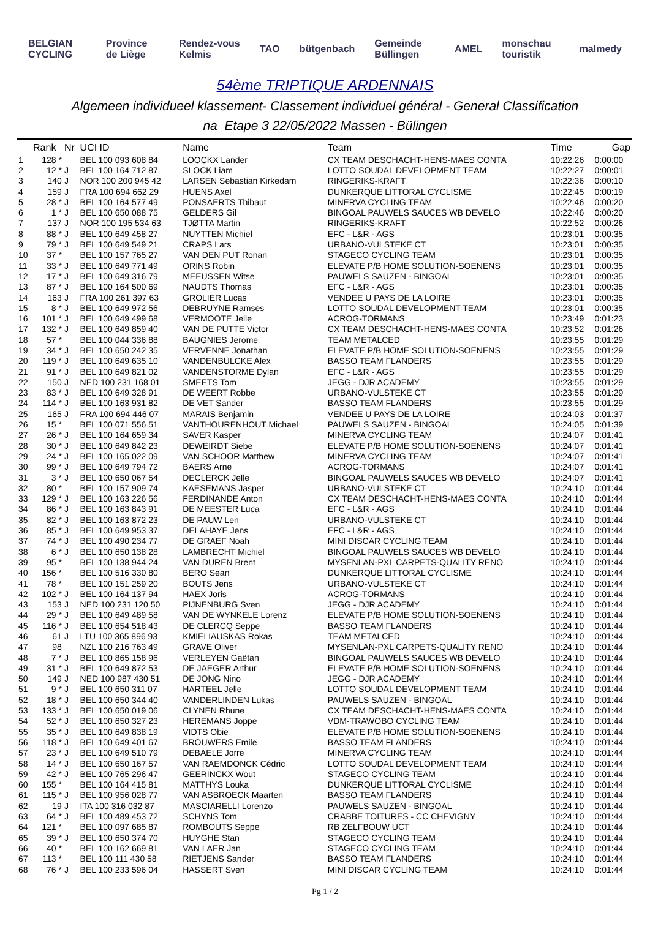BELGIAN CYCLING Province de Liège Rendez-vous Kelmis TAO bütgenbach Gemeinde Büllingen AMEL monschau touristik malmedy
54ème TRIPTIQUE ARDENNAIS
Algemeen individueel klassement- Classement individuel général - General Classification
na Etape 3 22/05/2022 Massen - Bülingen
| | Rank | Nr | UCI ID | Name | Team | Time | Gap |
| --- | --- | --- | --- | --- | --- | --- | --- |
| 1 | 128 * | | BEL 100 093 608 84 | LOOCKX Lander | CX TEAM DESCHACHT-HENS-MAES CONTA | 10:22:26 | 0:00:00 |
| 2 | 12 * | J | BEL 100 164 712 87 | SLOCK Liam | LOTTO SOUDAL DEVELOPMENT TEAM | 10:22:27 | 0:00:01 |
| 3 | 140 | J | NOR 100 200 945 42 | LARSEN Sebastian Kirkedam | RINGERIKS-KRAFT | 10:22:36 | 0:00:10 |
| 4 | 159 | J | FRA 100 694 662 29 | HUENS Axel | DUNKERQUE LITTORAL CYCLISME | 10:22:45 | 0:00:19 |
| 5 | 28 * | J | BEL 100 164 577 49 | PONSAERTS Thibaut | MINERVA CYCLING TEAM | 10:22:46 | 0:00:20 |
| 6 | 1 * | J | BEL 100 650 088 75 | GELDERS Gil | BINGOAL PAUWELS SAUCES WB DEVELO | 10:22:46 | 0:00:20 |
| 7 | 137 | J | NOR 100 195 534 63 | TJØTTA Martin | RINGERIKS-KRAFT | 10:22:52 | 0:00:26 |
| 8 | 88 * | J | BEL 100 649 458 27 | NUYTTEN Michiel | EFC - L&R - AGS | 10:23:01 | 0:00:35 |
| 9 | 79 * | J | BEL 100 649 549 21 | CRAPS Lars | URBANO-VULSTEKE CT | 10:23:01 | 0:00:35 |
| 10 | 37 * | | BEL 100 157 765 27 | VAN DEN PUT Ronan | STAGECO CYCLING TEAM | 10:23:01 | 0:00:35 |
| 11 | 33 * | J | BEL 100 649 771 49 | ORINS Robin | ELEVATE P/B HOME SOLUTION-SOENENS | 10:23:01 | 0:00:35 |
| 12 | 17 * | J | BEL 100 649 316 79 | MEEUSSEN Witse | PAUWELS SAUZEN - BINGOAL | 10:23:01 | 0:00:35 |
| 13 | 87 * | J | BEL 100 164 500 69 | NAUDTS Thomas | EFC - L&R - AGS | 10:23:01 | 0:00:35 |
| 14 | 163 | J | FRA 100 261 397 63 | GROLIER Lucas | VENDEE U PAYS DE LA LOIRE | 10:23:01 | 0:00:35 |
| 15 | 8 * | J | BEL 100 649 972 56 | DEBRUYNE Ramses | LOTTO SOUDAL DEVELOPMENT TEAM | 10:23:01 | 0:00:35 |
| 16 | 101 * | J | BEL 100 649 499 68 | VERMOOTE Jelle | ACROG-TORMANS | 10:23:49 | 0:01:23 |
| 17 | 132 * | J | BEL 100 649 859 40 | VAN DE PUTTE Victor | CX TEAM DESCHACHT-HENS-MAES CONTA | 10:23:52 | 0:01:26 |
| 18 | 57 * | | BEL 100 044 336 88 | BAUGNIES Jerome | TEAM METALCED | 10:23:55 | 0:01:29 |
| 19 | 34 * | J | BEL 100 650 242 35 | VERVENNE Jonathan | ELEVATE P/B HOME SOLUTION-SOENENS | 10:23:55 | 0:01:29 |
| 20 | 119 * | J | BEL 100 649 635 10 | VANDENBULCKE Alex | BASSO TEAM FLANDERS | 10:23:55 | 0:01:29 |
| 21 | 91 * | J | BEL 100 649 821 02 | VANDENSTORME Dylan | EFC - L&R - AGS | 10:23:55 | 0:01:29 |
| 22 | 150 | J | NED 100 231 168 01 | SMEETS Tom | JEGG - DJR ACADEMY | 10:23:55 | 0:01:29 |
| 23 | 83 * | J | BEL 100 649 328 91 | DE WEERT Robbe | URBANO-VULSTEKE CT | 10:23:55 | 0:01:29 |
| 24 | 114 * | J | BEL 100 163 931 82 | DE VET Sander | BASSO TEAM FLANDERS | 10:23:55 | 0:01:29 |
| 25 | 165 | J | FRA 100 694 446 07 | MARAIS Benjamin | VENDEE U PAYS DE LA LOIRE | 10:24:03 | 0:01:37 |
| 26 | 15 * | | BEL 100 071 556 51 | VANTHOURENHOUT Michael | PAUWELS SAUZEN - BINGOAL | 10:24:05 | 0:01:39 |
| 27 | 26 * | J | BEL 100 164 659 34 | SAVER Kasper | MINERVA CYCLING TEAM | 10:24:07 | 0:01:41 |
| 28 | 30 * | J | BEL 100 649 842 23 | DEWEIRDT Siebe | ELEVATE P/B HOME SOLUTION-SOENENS | 10:24:07 | 0:01:41 |
| 29 | 24 * | J | BEL 100 165 022 09 | VAN SCHOOR Matthew | MINERVA CYCLING TEAM | 10:24:07 | 0:01:41 |
| 30 | 99 * | J | BEL 100 649 794 72 | BAERS Arne | ACROG-TORMANS | 10:24:07 | 0:01:41 |
| 31 | 3 * | J | BEL 100 650 067 54 | DECLERCK Jelle | BINGOAL PAUWELS SAUCES WB DEVELO | 10:24:07 | 0:01:41 |
| 32 | 80 * | | BEL 100 157 909 74 | KAESEMANS Jasper | URBANO-VULSTEKE CT | 10:24:10 | 0:01:44 |
| 33 | 129 * | J | BEL 100 163 226 56 | FERDINANDE Anton | CX TEAM DESCHACHT-HENS-MAES CONTA | 10:24:10 | 0:01:44 |
| 34 | 86 * | J | BEL 100 163 843 91 | DE MEESTER Luca | EFC - L&R - AGS | 10:24:10 | 0:01:44 |
| 35 | 82 * | J | BEL 100 163 872 23 | DE PAUW Len | URBANO-VULSTEKE CT | 10:24:10 | 0:01:44 |
| 36 | 85 * | J | BEL 100 649 953 37 | DELAHAYE Jens | EFC - L&R - AGS | 10:24:10 | 0:01:44 |
| 37 | 74 * | J | BEL 100 490 234 77 | DE GRAEF Noah | MINI DISCAR CYCLING TEAM | 10:24:10 | 0:01:44 |
| 38 | 6 * | J | BEL 100 650 138 28 | LAMBRECHT Michiel | BINGOAL PAUWELS SAUCES WB DEVELO | 10:24:10 | 0:01:44 |
| 39 | 95 * | | BEL 100 138 944 24 | VAN DUREN Brent | MYSENLAN-PXL CARPETS-QUALITY RENO | 10:24:10 | 0:01:44 |
| 40 | 156 * | | BEL 100 516 330 80 | BERO Sean | DUNKERQUE LITTORAL CYCLISME | 10:24:10 | 0:01:44 |
| 41 | 78 * | | BEL 100 151 259 20 | BOUTS Jens | URBANO-VULSTEKE CT | 10:24:10 | 0:01:44 |
| 42 | 102 * | J | BEL 100 164 137 94 | HAEX Joris | ACROG-TORMANS | 10:24:10 | 0:01:44 |
| 43 | 153 | J | NED 100 231 120 50 | PIJNENBURG Sven | JEGG - DJR ACADEMY | 10:24:10 | 0:01:44 |
| 44 | 29 * | J | BEL 100 649 489 58 | VAN DE WYNKELE Lorenz | ELEVATE P/B HOME SOLUTION-SOENENS | 10:24:10 | 0:01:44 |
| 45 | 116 * | J | BEL 100 654 518 43 | DE CLERCQ Seppe | BASSO TEAM FLANDERS | 10:24:10 | 0:01:44 |
| 46 | 61 | J | LTU 100 365 896 93 | KMIELIAUSKAS Rokas | TEAM METALCED | 10:24:10 | 0:01:44 |
| 47 | 98 | | NZL 100 216 763 49 | GRAVE Oliver | MYSENLAN-PXL CARPETS-QUALITY RENO | 10:24:10 | 0:01:44 |
| 48 | 7 * | J | BEL 100 865 158 96 | VERLEYEN Gaëtan | BINGOAL PAUWELS SAUCES WB DEVELO | 10:24:10 | 0:01:44 |
| 49 | 31 * | J | BEL 100 649 872 53 | DE JAEGER Arthur | ELEVATE P/B HOME SOLUTION-SOENENS | 10:24:10 | 0:01:44 |
| 50 | 149 | J | NED 100 987 430 51 | DE JONG Nino | JEGG - DJR ACADEMY | 10:24:10 | 0:01:44 |
| 51 | 9 * | J | BEL 100 650 311 07 | HARTEEL Jelle | LOTTO SOUDAL DEVELOPMENT TEAM | 10:24:10 | 0:01:44 |
| 52 | 18 * | J | BEL 100 650 344 40 | VANDERLINDEN Lukas | PAUWELS SAUZEN - BINGOAL | 10:24:10 | 0:01:44 |
| 53 | 133 * | J | BEL 100 650 019 06 | CLYNEN Rhune | CX TEAM DESCHACHT-HENS-MAES CONTA | 10:24:10 | 0:01:44 |
| 54 | 52 * | J | BEL 100 650 327 23 | HEREMANS Joppe | VDM-TRAWOBO CYCLING TEAM | 10:24:10 | 0:01:44 |
| 55 | 35 * | J | BEL 100 649 838 19 | VIDTS Obie | ELEVATE P/B HOME SOLUTION-SOENENS | 10:24:10 | 0:01:44 |
| 56 | 118 * | J | BEL 100 649 401 67 | BROUWERS Emile | BASSO TEAM FLANDERS | 10:24:10 | 0:01:44 |
| 57 | 23 * | J | BEL 100 649 510 79 | DEBAELE Jorre | MINERVA CYCLING TEAM | 10:24:10 | 0:01:44 |
| 58 | 14 * | J | BEL 100 650 167 57 | VAN RAEMDONCK Cédric | LOTTO SOUDAL DEVELOPMENT TEAM | 10:24:10 | 0:01:44 |
| 59 | 42 * | J | BEL 100 765 296 47 | GEERINCKX Wout | STAGECO CYCLING TEAM | 10:24:10 | 0:01:44 |
| 60 | 155 * | | BEL 100 164 415 81 | MATTHYS Louka | DUNKERQUE LITTORAL CYCLISME | 10:24:10 | 0:01:44 |
| 61 | 115 * | J | BEL 100 956 028 77 | VAN ASBROECK Maarten | BASSO TEAM FLANDERS | 10:24:10 | 0:01:44 |
| 62 | 19 | J | ITA 100 316 032 87 | MASCIARELLI Lorenzo | PAUWELS SAUZEN - BINGOAL | 10:24:10 | 0:01:44 |
| 63 | 64 * | J | BEL 100 489 453 72 | SCHYNS Tom | CRABBE TOITURES - CC CHEVIGNY | 10:24:10 | 0:01:44 |
| 64 | 121 * | | BEL 100 097 685 87 | ROMBOUTS Seppe | RB ZELFBOUW UCT | 10:24:10 | 0:01:44 |
| 65 | 39 * | J | BEL 100 650 374 70 | HUYGHE Stan | STAGECO CYCLING TEAM | 10:24:10 | 0:01:44 |
| 66 | 40 * | | BEL 100 162 669 81 | VAN LAER Jan | STAGECO CYCLING TEAM | 10:24:10 | 0:01:44 |
| 67 | 113 * | | BEL 100 111 430 58 | RIETJENS Sander | BASSO TEAM FLANDERS | 10:24:10 | 0:01:44 |
| 68 | 76 * | J | BEL 100 233 596 04 | HASSERT Sven | MINI DISCAR CYCLING TEAM | 10:24:10 | 0:01:44 |
Pg 1 / 2